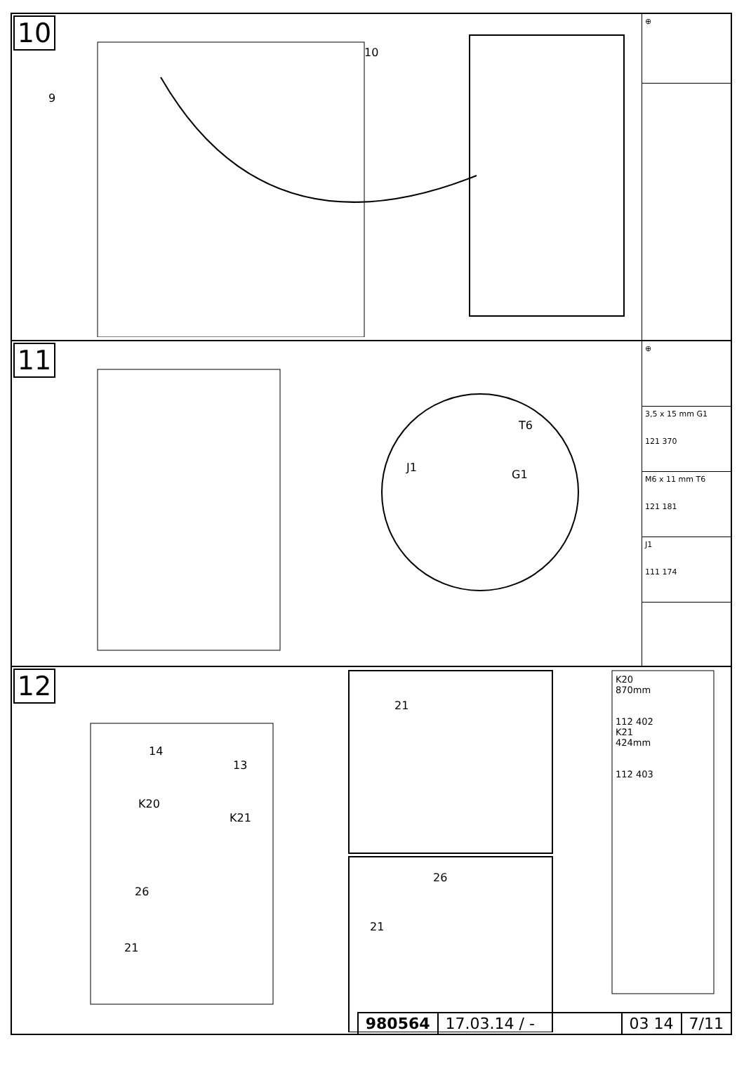10
9
10
⊕
11
T6
J1
G1
⊕
3,5 x 15 mm G1
121 370
M6 x 11 mm T6
121 181
J1
111 174
12
14
13
K20
K21
26
21
21
26
21
K20
870mm
112 402
K21
424mm
112 403
980564 17.03.14 / - 03 14 7/11